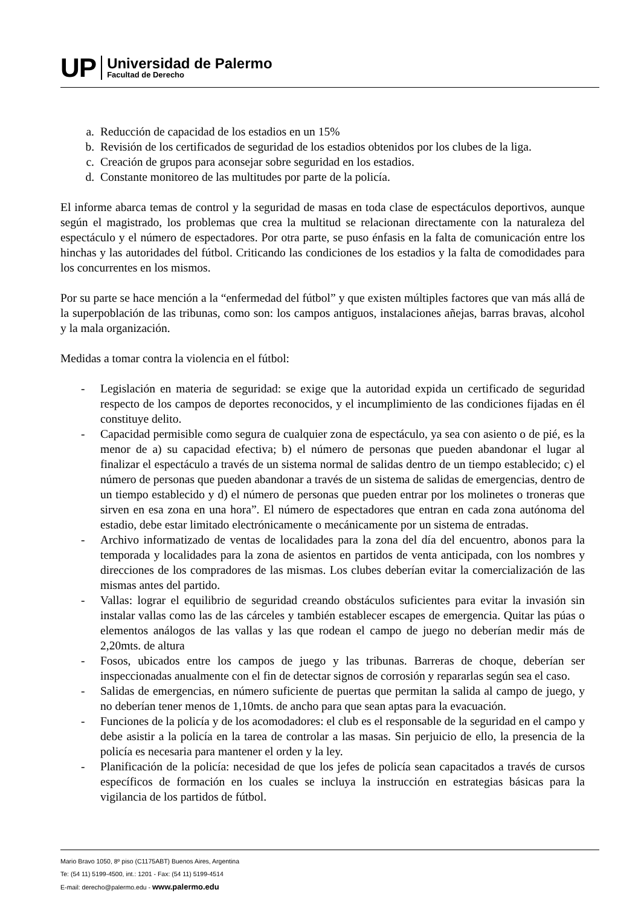UP
Universidad de Palermo
Facultad de Derecho
a. Reducción de capacidad de los estadios en un 15%
b. Revisión de los certificados de seguridad de los estadios obtenidos por los clubes de la liga.
c. Creación de grupos para aconsejar sobre seguridad en los estadios.
d. Constante monitoreo de las multitudes por parte de la policía.
El informe abarca temas de control y la seguridad de masas en toda clase de espectáculos deportivos, aunque según el magistrado, los problemas que crea la multitud se relacionan directamente con la naturaleza del espectáculo y el número de espectadores. Por otra parte, se puso énfasis en la falta de comunicación entre los hinchas y las autoridades del fútbol. Criticando las condiciones de los estadios y la falta de comodidades para los concurrentes en los mismos.
Por su parte se hace mención a la “enfermedad del fútbol” y que existen múltiples factores que van más allá de la superpoblación de las tribunas, como son: los campos antiguos, instalaciones añejas, barras bravas, alcohol y la mala organización.
Medidas a tomar contra la violencia en el fútbol:
- Legislación en materia de seguridad: se exige que la autoridad expida un certificado de seguridad respecto de los campos de deportes reconocidos, y el incumplimiento de las condiciones fijadas en él constituye delito.
- Capacidad permisible como segura de cualquier zona de espectáculo, ya sea con asiento o de pié, es la menor de a) su capacidad efectiva; b) el número de personas que pueden abandonar el lugar al finalizar el espectáculo a través de un sistema normal de salidas dentro de un tiempo establecido; c) el número de personas que pueden abandonar a través de un sistema de salidas de emergencias, dentro de un tiempo establecido y d) el número de personas que pueden entrar por los molinetes o troneras que sirven en esa zona en una hora”. El número de espectadores que entran en cada zona autónoma del estadio, debe estar limitado electrónicamente o mecánicamente por un sistema de entradas.
- Archivo informatizado de ventas de localidades para la zona del día del encuentro, abonos para la temporada y localidades para la zona de asientos en partidos de venta anticipada, con los nombres y direcciones de los compradores de las mismas. Los clubes deberían evitar la comercialización de las mismas antes del partido.
- Vallas: lograr el equilibrio de seguridad creando obstáculos suficientes para evitar la invasión sin instalar vallas como las de las cárceles y también establecer escapes de emergencia. Quitar las púas o elementos análogos de las vallas y las que rodean el campo de juego no deberían medir más de 2,20mts. de altura
- Fosos, ubicados entre los campos de juego y las tribunas. Barreras de choque, deberían ser inspeccionadas anualmente con el fin de detectar signos de corrosión y repararlas según sea el caso.
- Salidas de emergencias, en número suficiente de puertas que permitan la salida al campo de juego, y no deberían tener menos de 1,10mts. de ancho para que sean aptas para la evacuación.
- Funciones de la policía y de los acomodadores: el club es el responsable de la seguridad en el campo y debe asistir a la policía en la tarea de controlar a las masas. Sin perjuicio de ello, la presencia de la policía es necesaria para mantener el orden y la ley.
- Planificación de la policía: necesidad de que los jefes de policía sean capacitados a través de cursos específicos de formación en los cuales se incluya la instrucción en estrategias básicas para la vigilancia de los partidos de fútbol.
Mario Bravo 1050, 8º piso (C1175ABT) Buenos Aires, Argentina
Te: (54 11) 5199-4500, int.: 1201 - Fax: (54 11) 5199-4514
E-mail: derecho@palermo.edu - www.palermo.edu